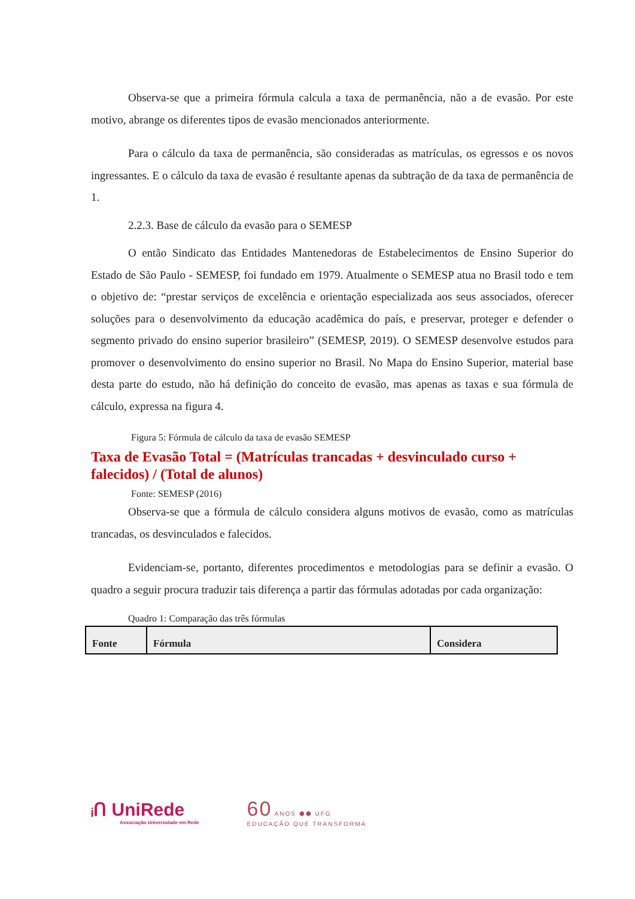Observa-se que a primeira fórmula calcula a taxa de permanência, não a de evasão. Por este motivo, abrange os diferentes tipos de evasão mencionados anteriormente.
Para o cálculo da taxa de permanência, são consideradas as matrículas, os egressos e os novos ingressantes. E o cálculo da taxa de evasão é resultante apenas da subtração de da taxa de permanência de 1.
2.2.3. Base de cálculo da evasão para o SEMESP
O então Sindicato das Entidades Mantenedoras de Estabelecimentos de Ensino Superior do Estado de São Paulo - SEMESP, foi fundado em 1979. Atualmente o SEMESP atua no Brasil todo e tem o objetivo de: “prestar serviços de excelência e orientação especializada aos seus associados, oferecer soluções para o desenvolvimento da educação acadêmica do país, e preservar, proteger e defender o segmento privado do ensino superior brasileiro” (SEMESP, 2019). O SEMESP desenvolve estudos para promover o desenvolvimento do ensino superior no Brasil. No Mapa do Ensino Superior, material base desta parte do estudo, não há definição do conceito de evasão, mas apenas as taxas e sua fórmula de cálculo, expressa na figura 4.
Figura 5: Fórmula de cálculo da taxa de evasão SEMESP
Taxa de Evasão Total = (Matrículas trancadas + desvinculado curso + falecidos) / (Total de alunos)
Fonte: SEMESP (2016)
Observa-se que a fórmula de cálculo considera alguns motivos de evasão, como as matrículas trancadas, os desvinculados e falecidos.
Evidenciam-se, portanto, diferentes procedimentos e metodologias para se definir a evasão. O quadro a seguir procura traduzir tais diferença a partir das fórmulas adotadas por cada organização:
Quadro 1: Comparação das três fórmulas
| Fonte | Fórmula | Considera |
| --- | --- | --- |
ᵢՈ UniRede
Associação Universidade em Rede
60 ANOS ⬢⬢ UFG
EDUCAÇÃO QUE TRANSFORMA